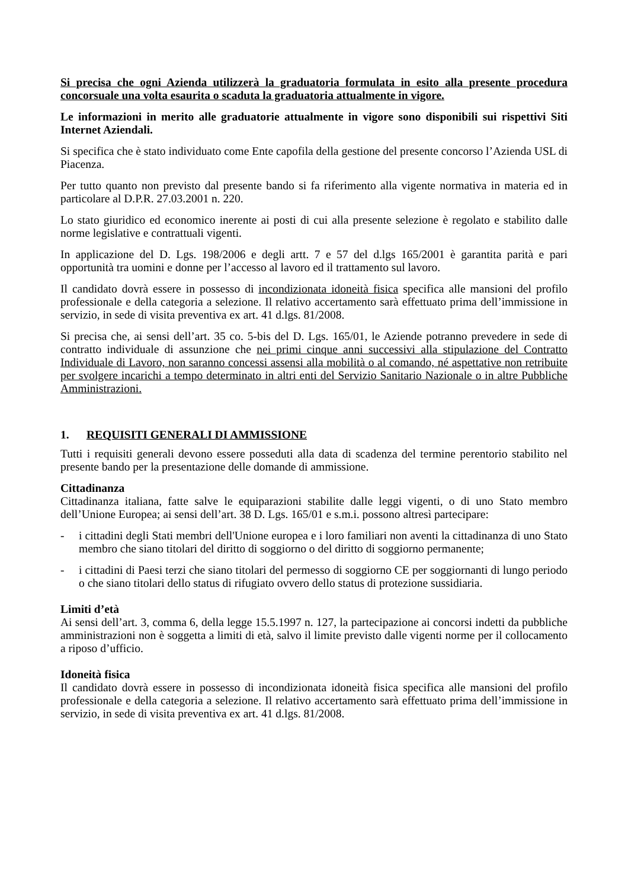Si precisa che ogni Azienda utilizzerà la graduatoria formulata in esito alla presente procedura concorsuale una volta esaurita o scaduta la graduatoria attualmente in vigore.
Le informazioni in merito alle graduatorie attualmente in vigore sono disponibili sui rispettivi Siti Internet Aziendali.
Si specifica che è stato individuato come Ente capofila della gestione del presente concorso l’Azienda USL di Piacenza.
Per tutto quanto non previsto dal presente bando si fa riferimento alla vigente normativa in materia ed in particolare al D.P.R. 27.03.2001 n. 220.
Lo stato giuridico ed economico inerente ai posti di cui alla presente selezione è regolato e stabilito dalle norme legislative e contrattuali vigenti.
In applicazione del D. Lgs. 198/2006 e degli artt. 7 e 57 del d.lgs 165/2001 è garantita parità e pari opportunità tra uomini e donne per l’accesso al lavoro ed il trattamento sul lavoro.
Il candidato dovrà essere in possesso di incondizionata idoneità fisica specifica alle mansioni del profilo professionale e della categoria a selezione. Il relativo accertamento sarà effettuato prima dell’immissione in servizio, in sede di visita preventiva ex art. 41 d.lgs. 81/2008.
Si precisa che, ai sensi dell’art. 35 co. 5-bis del D. Lgs. 165/01, le Aziende potranno prevedere in sede di contratto individuale di assunzione che nei primi cinque anni successivi alla stipulazione del Contratto Individuale di Lavoro, non saranno concessi assensi alla mobilità o al comando, né aspettative non retribuite per svolgere incarichi a tempo determinato in altri enti del Servizio Sanitario Nazionale o in altre Pubbliche Amministrazioni.
1. REQUISITI GENERALI DI AMMISSIONE
Tutti i requisiti generali devono essere posseduti alla data di scadenza del termine perentorio stabilito nel presente bando per la presentazione delle domande di ammissione.
Cittadinanza
Cittadinanza italiana, fatte salve le equiparazioni stabilite dalle leggi vigenti, o di uno Stato membro dell’Unione Europea; ai sensi dell’art. 38 D. Lgs. 165/01 e s.m.i. possono altresì partecipare:
- i cittadini degli Stati membri dell'Unione europea e i loro familiari non aventi la cittadinanza di uno Stato membro che siano titolari del diritto di soggiorno o del diritto di soggiorno permanente;
- i cittadini di Paesi terzi che siano titolari del permesso di soggiorno CE per soggiornanti di lungo periodo o che siano titolari dello status di rifugiato ovvero dello status di protezione sussidiaria.
Limiti d’età
Ai sensi dell’art. 3, comma 6, della legge 15.5.1997 n. 127, la partecipazione ai concorsi indetti da pubbliche amministrazioni non è soggetta a limiti di età, salvo il limite previsto dalle vigenti norme per il collocamento a riposo d’ufficio.
Idoneità fisica
Il candidato dovrà essere in possesso di incondizionata idoneità fisica specifica alle mansioni del profilo professionale e della categoria a selezione. Il relativo accertamento sarà effettuato prima dell’immissione in servizio, in sede di visita preventiva ex art. 41 d.lgs. 81/2008.